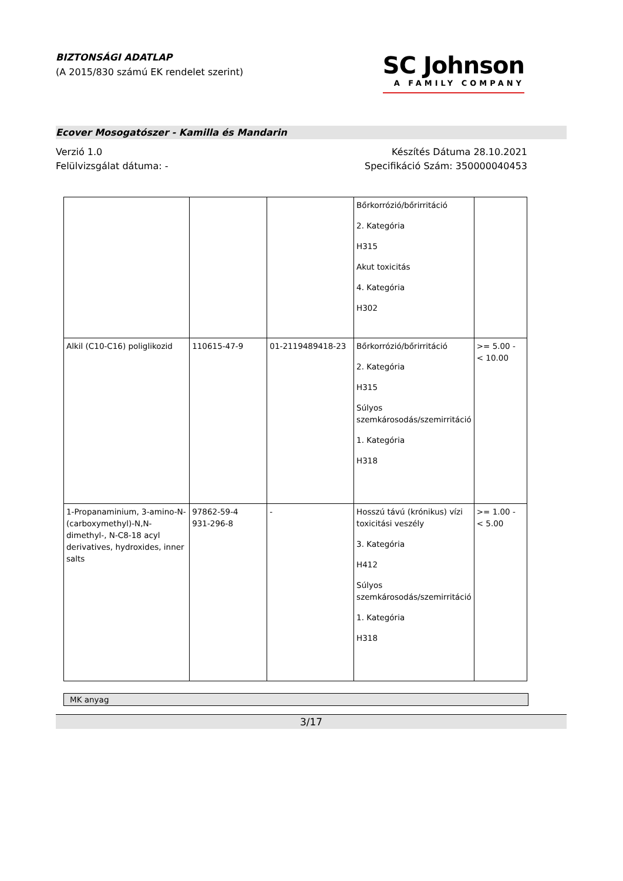BIZTONSÁGI ADATLAP
(A 2015/830 számú EK rendelet szerint)
SC Johnson
A FAMILY COMPANY
Ecover Mosogatószer - Kamilla és Mandarin
Verzió 1.0
Felülvizsgálat dátuma: -
Készítés Dátuma 28.10.2021
Specifikáció Szám: 350000040453
| | | | Bőrkorrózió/bőrirritáció 2. Kategória H315 Akut toxicitás 4. Kategória H302 | |
| Alkil (C10-C16) poliglikozid | 110615-47-9 | 01-2119489418-23 | Bőrkorrózió/bőrirritáció 2. Kategória H315 Súlyos szemkárosodás/szemirritáció 1. Kategória H318 | >= 5.00 - < 10.00 |
| 1-Propanaminium, 3-amino-N-(carboxymethyl)-N,N-dimethyl-, N-C8-18 acyl derivatives, hydroxides, inner salts | 97862-59-4 931-296-8 | - | Hosszú távú (krónikus) vízi toxicitási veszély 3. Kategória H412 Súlyos szemkárosodás/szemirritáció 1. Kategória H318 | >= 1.00 - < 5.00 |
MK anyag
3/17